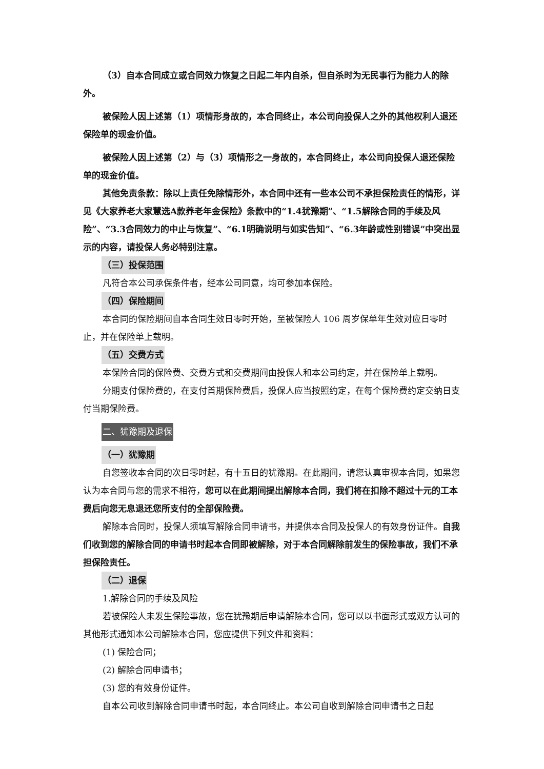（3）自本合同成立或合同效力恢复之日起二年内自杀，但自杀时为无民事行为能力人的除外。
被保险人因上述第（1）项情形身故的，本合同终止，本公司向投保人之外的其他权利人退还保险单的现金价值。
被保险人因上述第（2）与（3）项情形之一身故的，本合同终止，本公司向投保人退还保险单的现金价值。
其他免责条款：除以上责任免除情形外，本合同中还有一些本公司不承担保险责任的情形，详见《大家养老大家慧选A款养老年金保险》条款中的“1.4犹豫期”、“1.5解除合同的手续及风险”、“3.3合同效力的中止与恢复”、“6.1明确说明与如实告知”、“6.3年龄或性别错误”中突出显示的内容，请投保人务必特别注意。
（三）投保范围
凡符合本公司承保条件者，经本公司同意，均可参加本保险。
（四）保险期间
本合同的保险期间自本合同生效日零时开始，至被保险人 106 周岁保单年生效对应日零时止，并在保险单上载明。
（五）交费方式
本保险合同的保险费、交费方式和交费期间由投保人和本公司约定，并在保险单上载明。
分期支付保险费的，在支付首期保险费后，投保人应当按照约定，在每个保险费约定交纳日支付当期保险费。
二、犹豫期及退保
（一）犹豫期
自您签收本合同的次日零时起，有十五日的犹豫期。在此期间，请您认真审视本合同，如果您认为本合同与您的需求不相符，您可以在此期间提出解除本合同，我们将在扣除不超过十元的工本费后向您无息退还您所支付的全部保险费。
解除本合同时，投保人须填写解除合同申请书，并提供本合同及投保人的有效身份证件。自我们收到您的解除合同的申请书时起本合同即被解除，对于本合同解除前发生的保险事故，我们不承担保险责任。
（二）退保
1.解除合同的手续及风险
若被保险人未发生保险事故，您在犹豫期后申请解除本合同，您可以以书面形式或双方认可的其他形式通知本公司解除本合同，您应提供下列文件和资料：
(1) 保险合同；
(2) 解除合同申请书；
(3) 您的有效身份证件。
自本公司收到解除合同申请书时起，本合同终止。本公司自收到解除合同申请书之日起